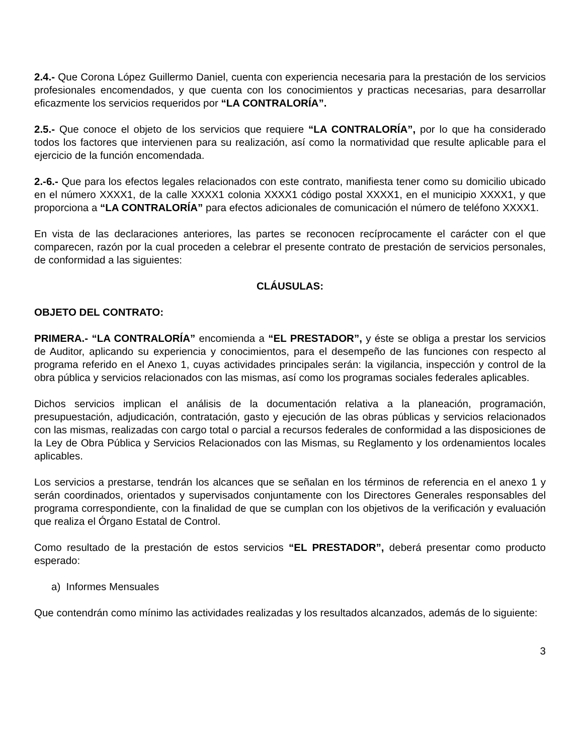2.4.- Que Corona López Guillermo Daniel, cuenta con experiencia necesaria para la prestación de los servicios profesionales encomendados, y que cuenta con los conocimientos y practicas necesarias, para desarrollar eficazmente los servicios requeridos por “LA CONTRALORÍA”.
2.5.- Que conoce el objeto de los servicios que requiere “LA CONTRALORÍA”, por lo que ha considerado todos los factores que intervienen para su realización, así como la normatividad que resulte aplicable para el ejercicio de la función encomendada.
2.-6.- Que para los efectos legales relacionados con este contrato, manifiesta tener como su domicilio ubicado en el número XXXX1, de la calle XXXX1 colonia XXXX1 código postal XXXX1, en el municipio XXXX1, y que proporciona a “LA CONTRALORÍA” para efectos adicionales de comunicación el número de teléfono XXXX1.
En vista de las declaraciones anteriores, las partes se reconocen recíprocamente el carácter con el que comparecen, razón por la cual proceden a celebrar el presente contrato de prestación de servicios personales, de conformidad a las siguientes:
CLÁUSULAS:
OBJETO DEL CONTRATO:
PRIMERA.- “LA CONTRALORÍA” encomienda a “EL PRESTADOR”, y éste se obliga a prestar los servicios de Auditor, aplicando su experiencia y conocimientos, para el desempeño de las funciones con respecto al programa referido en el Anexo 1, cuyas actividades principales serán: la vigilancia, inspección y control de la obra pública y servicios relacionados con las mismas, así como los programas sociales federales aplicables.
Dichos servicios implican el análisis de la documentación relativa a la planeación, programación, presupuestación, adjudicación, contratación, gasto y ejecución de las obras públicas y servicios relacionados con las mismas, realizadas con cargo total o parcial a recursos federales de conformidad a las disposiciones de la Ley de Obra Pública y Servicios Relacionados con las Mismas, su Reglamento y los ordenamientos locales aplicables.
Los servicios a prestarse, tendrán los alcances que se señalan en los términos de referencia en el anexo 1 y serán coordinados, orientados y supervisados conjuntamente con los Directores Generales responsables del programa correspondiente, con la finalidad de que se cumplan con los objetivos de la verificación y evaluación que realiza el Órgano Estatal de Control.
Como resultado de la prestación de estos servicios “EL PRESTADOR”, deberá presentar como producto esperado:
a) Informes Mensuales
Que contendrán como mínimo las actividades realizadas y los resultados alcanzados, además de lo siguiente:
3